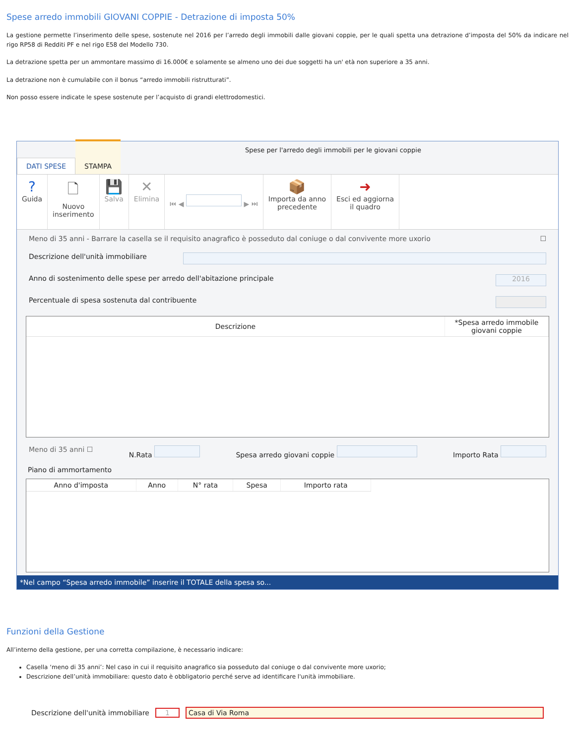Spese arredo immobili GIOVANI COPPIE - Detrazione di imposta 50%
La gestione permette l’inserimento delle spese, sostenute nel 2016 per l’arredo degli immobili dalle giovani coppie, per le quali spetta una detrazione d’imposta del 50% da indicare nel rigo RP58 di Redditi PF e nel rigo E58 del Modello 730.
La detrazione spetta per un ammontare massimo di 16.000€ e solamente se almeno uno dei due soggetti ha un' età non superiore a 35 anni.
La detrazione non è cumulabile con il bonus “arredo immobili ristrutturati”.
Non posso essere indicate le spese sostenute per l’acquisto di grandi elettrodomestici.
DATI SPESE STAMPA
Spese per l'arredo degli immobili per le giovani coppie
?
Guida
🗋
Nuovo
inserimento
💾
Salva
✕
Elimina
⏮ ◀ ▶ ⏭
📦
Importa da anno
precedente
➜
Esci ed aggiorna
il quadro
Meno di 35 anni - Barrare la casella se il requisito anagrafico è posseduto dal coniuge o dal convivente more uxorio ☐
Descrizione dell'unità immobiliare
Anno di sostenimento delle spese per arredo dell'abitazione principale 2016
Percentuale di spesa sostenuta dal contribuente
| Descrizione | *Spesa arredo immobile giovani coppie |
| --- | --- |
Meno di 35 anni ☐ N.Rata Spesa arredo giovani coppie Importo Rata
Piano di ammortamento
| Anno d'imposta | Anno | N° rata | Spesa | Importo rata | |
| --- | --- | --- | --- | --- | --- |
*Nel campo “Spesa arredo immobile” inserire il TOTALE della spesa so...
Funzioni della Gestione
All’interno della gestione, per una corretta compilazione, è necessario indicare:
Casella ‘meno di 35 anni’: Nel caso in cui il requisito anagrafico sia posseduto dal coniuge o dal convivente more uxorio;
Descrizione dell’unità immobiliare: questo dato è obbligatorio perché serve ad identificare l'unità immobiliare.
Descrizione dell'unità immobiliare 1 Casa di Via Roma